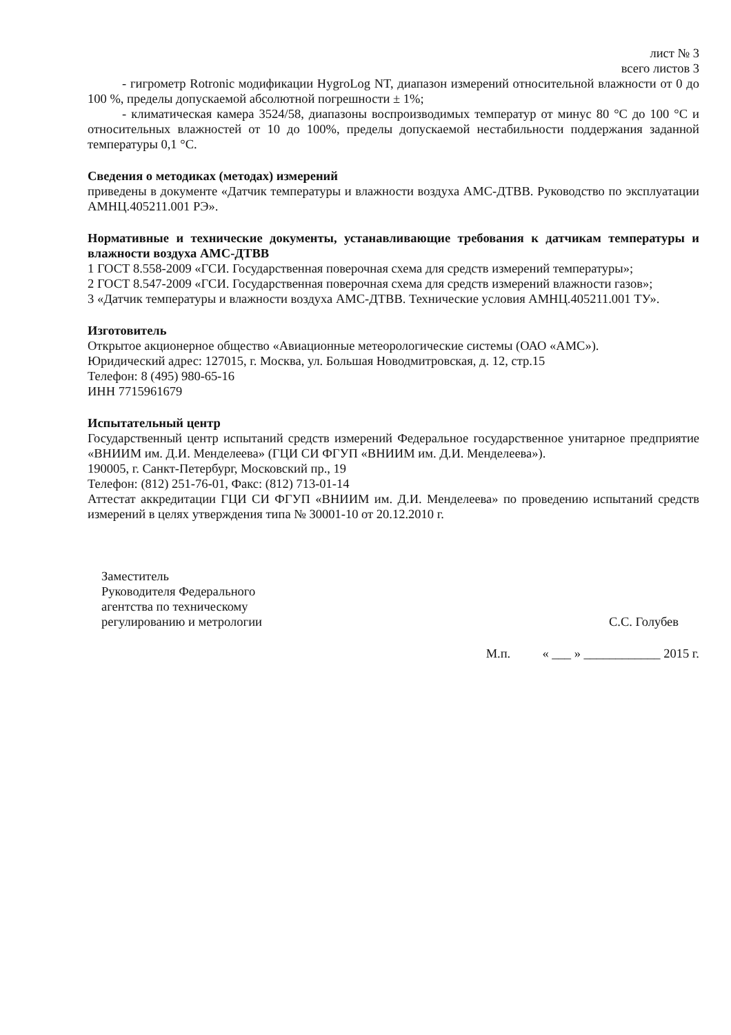лист № 3
всего листов 3
- гигрометр Rotronic модификации HygroLog NT, диапазон измерений относительной влажности от 0 до 100 %, пределы допускаемой абсолютной погрешности ± 1%;
- климатическая камера 3524/58, диапазоны воспроизводимых температур от минус 80 °С до 100 °С и относительных влажностей от 10 до 100%, пределы допускаемой нестабильности поддержания заданной температуры 0,1 °С.
Сведения о методиках (методах) измерений
приведены в документе «Датчик температуры и влажности воздуха АМС-ДТВВ. Руководство по эксплуатации АМНЦ.405211.001 РЭ».
Нормативные и технические документы, устанавливающие требования к датчикам температуры и влажности воздуха АМС-ДТВВ
1 ГОСТ 8.558-2009 «ГСИ. Государственная поверочная схема для средств измерений температуры»;
2 ГОСТ 8.547-2009 «ГСИ. Государственная поверочная схема для средств измерений влажности газов»;
3 «Датчик температуры и влажности воздуха АМС-ДТВВ. Технические условия АМНЦ.405211.001 ТУ».
Изготовитель
Открытое акционерное общество «Авиационные метеорологические системы (ОАО «АМС»).
Юридический адрес: 127015, г. Москва, ул. Большая Новодмитровская, д. 12, стр.15
Телефон: 8 (495) 980-65-16
ИНН 7715961679
Испытательный центр
Государственный центр испытаний средств измерений Федеральное государственное унитарное предприятие «ВНИИМ им. Д.И. Менделеева» (ГЦИ СИ ФГУП «ВНИИМ им. Д.И. Менделеева»).
190005, г. Санкт-Петербург, Московский пр., 19
Телефон: (812) 251-76-01, Факс: (812) 713-01-14
Аттестат аккредитации ГЦИ СИ ФГУП «ВНИИМ им. Д.И. Менделеева» по проведению испытаний средств измерений в целях утверждения типа № 30001-10 от 20.12.2010 г.
Заместитель
Руководителя Федерального
агентства по техническому
регулированию и метрологии
С.С. Голубев
М.п. « ___ » ____________ 2015 г.